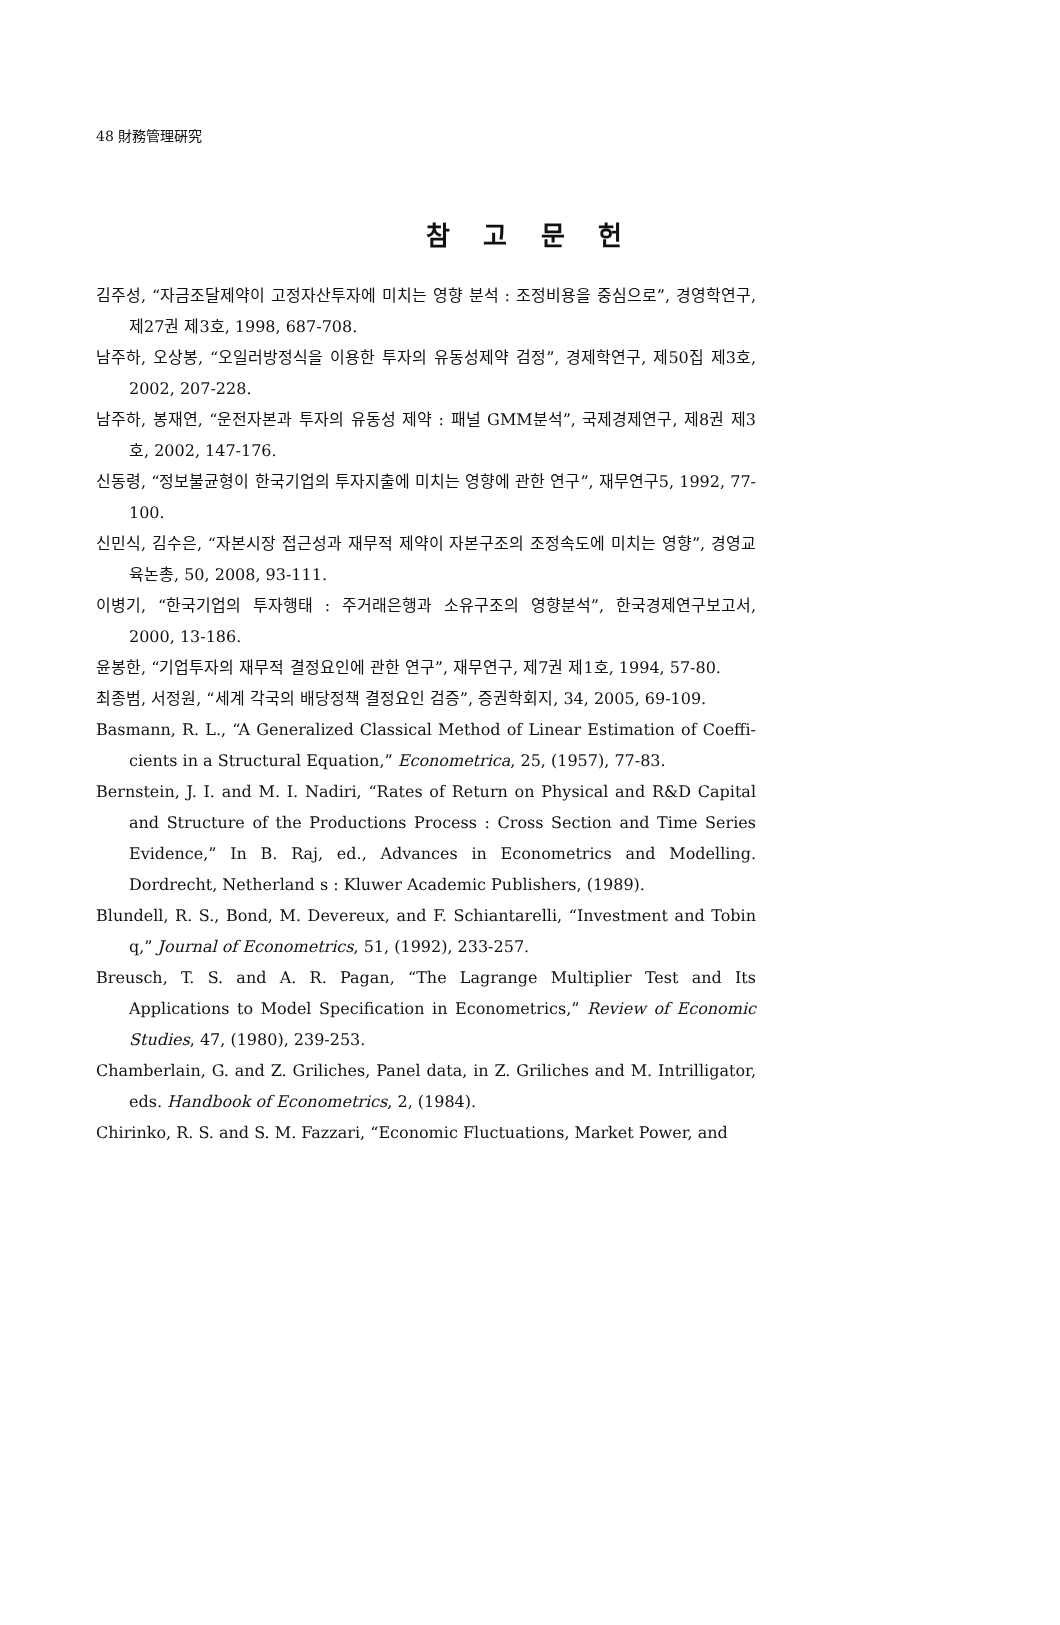48 財務管理硏究
참 고 문 헌
김주성, “자금조달제약이 고정자산투자에 미치는 영향 분석 : 조정비용을 중심으로”, 경영학연구, 제27권 제3호, 1998, 687-708.
남주하, 오상봉, “오일러방정식을 이용한 투자의 유동성제약 검정”, 경제학연구, 제50집 제3호, 2002, 207-228.
남주하, 봉재연, “운전자본과 투자의 유동성 제약 : 패널 GMM분석”, 국제경제연구, 제8권 제3호, 2002, 147-176.
신동령, “정보불균형이 한국기업의 투자지출에 미치는 영향에 관한 연구”, 재무연구5, 1992, 77-100.
신민식, 김수은, “자본시장 접근성과 재무적 제약이 자본구조의 조정속도에 미치는 영향”, 경영교육논총, 50, 2008, 93-111.
이병기, “한국기업의 투자행태 : 주거래은행과 소유구조의 영향분석”, 한국경제연구보고서, 2000, 13-186.
윤봉한, “기업투자의 재무적 결정요인에 관한 연구”, 재무연구, 제7권 제1호, 1994, 57-80.
최종범, 서정원, “세계 각국의 배당정책 결정요인 검증”, 증권학회지, 34, 2005, 69-109.
Basmann, R. L., “A Generalized Classical Method of Linear Estimation of Coeffi-cients in a Structural Equation,” Econometrica, 25, (1957), 77-83.
Bernstein, J. I. and M. I. Nadiri, “Rates of Return on Physical and R&D Capital and Structure of the Productions Process : Cross Section and Time Series Evidence,” In B. Raj, ed., Advances in Econometrics and Modelling. Dordrecht, Netherland s : Kluwer Academic Publishers, (1989).
Blundell, R. S., Bond, M. Devereux, and F. Schiantarelli, “Investment and Tobin q,” Journal of Econometrics, 51, (1992), 233-257.
Breusch, T. S. and A. R. Pagan, “The Lagrange Multiplier Test and Its Applications to Model Specification in Econometrics,” Review of Economic Studies, 47, (1980), 239-253.
Chamberlain, G. and Z. Griliches, Panel data, in Z. Griliches and M. Intrilligator, eds. Handbook of Econometrics, 2, (1984).
Chirinko, R. S. and S. M. Fazzari, “Economic Fluctuations, Market Power, and